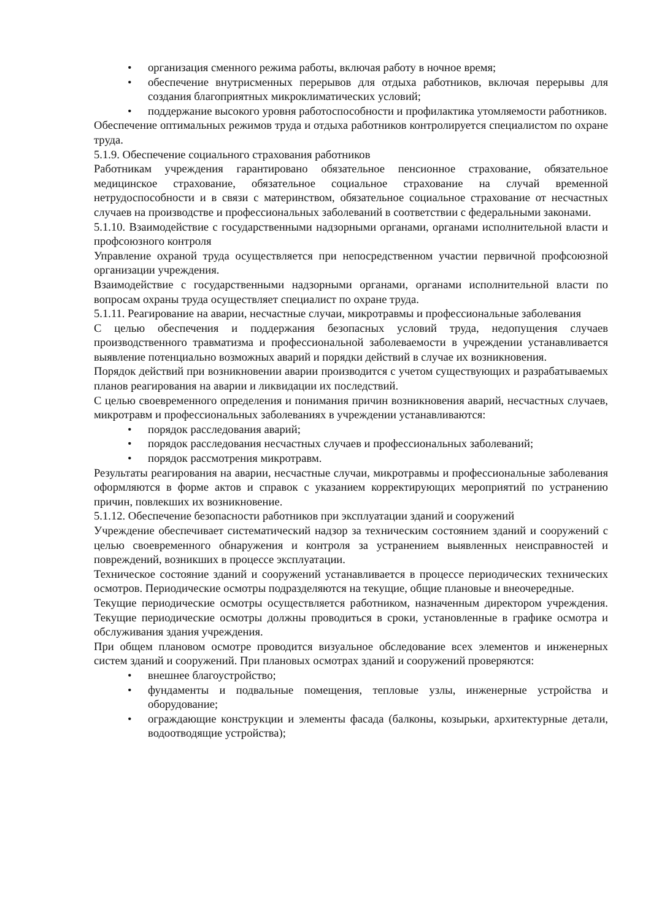• организация сменного режима работы, включая работу в ночное время;
• обеспечение внутрисменных перерывов для отдыха работников, включая перерывы для создания благоприятных микроклиматических условий;
• поддержание высокого уровня работоспособности и профилактика утомляемости работников.
Обеспечение оптимальных режимов труда и отдыха работников контролируется специалистом по охране труда.
5.1.9. Обеспечение социального страхования работников
Работникам учреждения гарантировано обязательное пенсионное страхование, обязательное медицинское страхование, обязательное социальное страхование на случай временной нетрудоспособности и в связи с материнством, обязательное социальное страхование от несчастных случаев на производстве и профессиональных заболеваний в соответствии с федеральными законами.
5.1.10. Взаимодействие с государственными надзорными органами, органами исполнительной власти и профсоюзного контроля
Управление охраной труда осуществляется при непосредственном участии первичной профсоюзной организации учреждения.
Взаимодействие с государственными надзорными органами, органами исполнительной власти по вопросам охраны труда осуществляет специалист по охране труда.
5.1.11. Реагирование на аварии, несчастные случаи, микротравмы и профессиональные заболевания
С целью обеспечения и поддержания безопасных условий труда, недопущения случаев производственного травматизма и профессиональной заболеваемости в учреждении устанавливается выявление потенциально возможных аварий и порядки действий в случае их возникновения.
Порядок действий при возникновении аварии производится с учетом существующих и разрабатываемых планов реагирования на аварии и ликвидации их последствий.
С целью своевременного определения и понимания причин возникновения аварий, несчастных случаев, микротравм и профессиональных заболеваниях в учреждении устанавливаются:
• порядок расследования аварий;
• порядок расследования несчастных случаев и профессиональных заболеваний;
• порядок рассмотрения микротравм.
Результаты реагирования на аварии, несчастные случаи, микротравмы и профессиональные заболевания оформляются в форме актов и справок с указанием корректирующих мероприятий по устранению причин, повлекших их возникновение.
5.1.12. Обеспечение безопасности работников при эксплуатации зданий и сооружений
Учреждение обеспечивает систематический надзор за техническим состоянием зданий и сооружений с целью своевременного обнаружения и контроля за устранением выявленных неисправностей и повреждений, возникших в процессе эксплуатации.
Техническое состояние зданий и сооружений устанавливается в процессе периодических технических осмотров. Периодические осмотры подразделяются на текущие, общие плановые и внеочередные.
Текущие периодические осмотры осуществляется работником, назначенным директором учреждения. Текущие периодические осмотры должны проводиться в сроки, установленные в графике осмотра и обслуживания здания учреждения.
При общем плановом осмотре проводится визуальное обследование всех элементов и инженерных систем зданий и сооружений. При плановых осмотрах зданий и сооружений проверяются:
• внешнее благоустройство;
• фундаменты и подвальные помещения, тепловые узлы, инженерные устройства и оборудование;
• ограждающие конструкции и элементы фасада (балконы, козырьки, архитектурные детали, водоотводящие устройства);